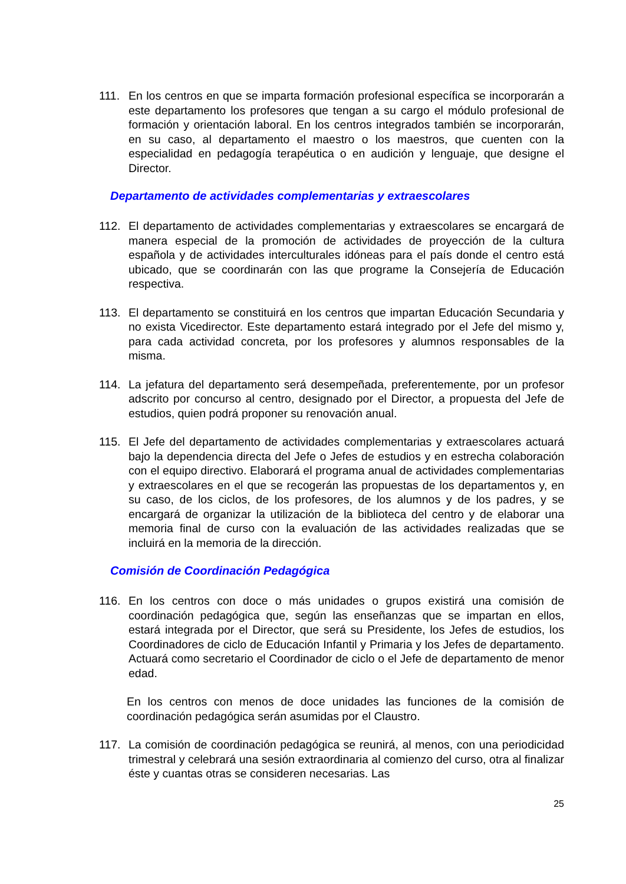111. En los centros en que se imparta formación profesional específica se incorporarán a este departamento los profesores que tengan a su cargo el módulo profesional de formación y orientación laboral. En los centros integrados también se incorporarán, en su caso, al departamento el maestro o los maestros, que cuenten con la especialidad en pedagogía terapéutica o en audición y lenguaje, que designe el Director.
Departamento de actividades complementarias y extraescolares
112. El departamento de actividades complementarias y extraescolares se encargará de manera especial de la promoción de actividades de proyección de la cultura española y de actividades interculturales idóneas para el país donde el centro está ubicado, que se coordinarán con las que programe la Consejería de Educación respectiva.
113. El departamento se constituirá en los centros que impartan Educación Secundaria y no exista Vicedirector. Este departamento estará integrado por el Jefe del mismo y, para cada actividad concreta, por los profesores y alumnos responsables de la misma.
114. La jefatura del departamento será desempeñada, preferentemente, por un profesor adscrito por concurso al centro, designado por el Director, a propuesta del Jefe de estudios, quien podrá proponer su renovación anual.
115. El Jefe del departamento de actividades complementarias y extraescolares actuará bajo la dependencia directa del Jefe o Jefes de estudios y en estrecha colaboración con el equipo directivo. Elaborará el programa anual de actividades complementarias y extraescolares en el que se recogerán las propuestas de los departamentos y, en su caso, de los ciclos, de los profesores, de los alumnos y de los padres, y se encargará de organizar la utilización de la biblioteca del centro y de elaborar una memoria final de curso con la evaluación de las actividades realizadas que se incluirá en la memoria de la dirección.
Comisión de Coordinación Pedagógica
116. En los centros con doce o más unidades o grupos existirá una comisión de coordinación pedagógica que, según las enseñanzas que se impartan en ellos, estará integrada por el Director, que será su Presidente, los Jefes de estudios, los Coordinadores de ciclo de Educación Infantil y Primaria y los Jefes de departamento. Actuará como secretario el Coordinador de ciclo o el Jefe de departamento de menor edad.
En los centros con menos de doce unidades las funciones de la comisión de coordinación pedagógica serán asumidas por el Claustro.
117. La comisión de coordinación pedagógica se reunirá, al menos, con una periodicidad trimestral y celebrará una sesión extraordinaria al comienzo del curso, otra al finalizar éste y cuantas otras se consideren necesarias. Las
25